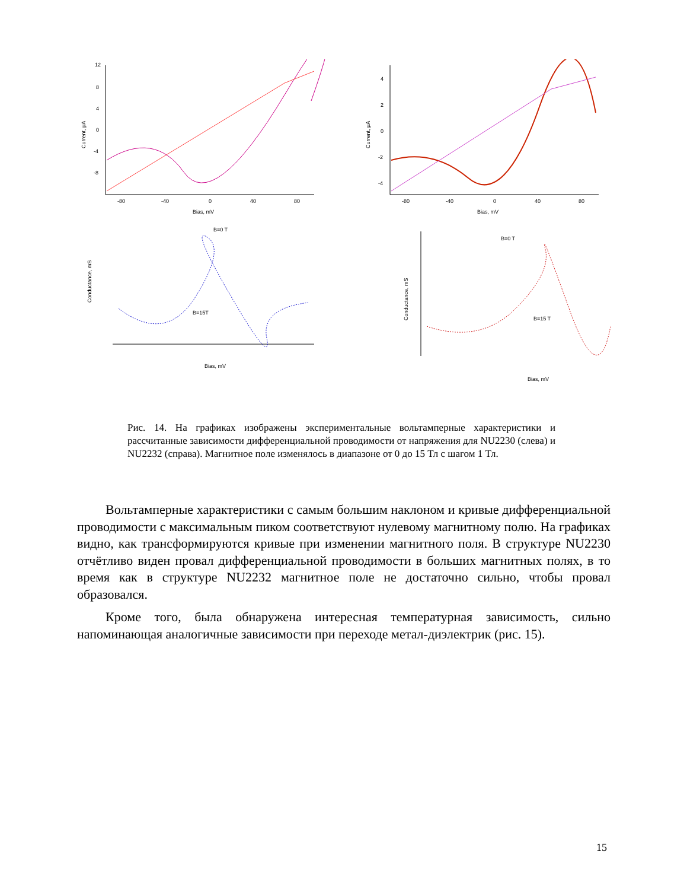12
8
4
0
-4
-8
-80
-40
0
40
80
Bias, mV
Current, μA
4
2
0
-2
-4
-80
-40
0
40
80
Bias, mV
Current, μA
B=0 T
B=15T
Bias, mV
Conductance, mS
B=0 T
B=15 T
Bias, mV
Conductance, mS
Рис. 14. На графиках изображены экспериментальные вольтамперные характеристики и рассчитанные зависимости дифференциальной проводимости от напряжения для NU2230 (слева) и NU2232 (справа). Магнитное поле изменялось в диапазоне от 0 до 15 Тл с шагом 1 Тл.
Вольтамперные характеристики с самым большим наклоном и кривые дифференциальной проводимости с максимальным пиком соответствуют нулевому магнитному полю. На графиках видно, как трансформируются кривые при изменении магнитного поля. В структуре NU2230 отчётливо виден провал дифференциальной проводимости в больших магнитных полях, в то время как в структуре NU2232 магнитное поле не достаточно сильно, чтобы провал образовался.
Кроме того, была обнаружена интересная температурная зависимость, сильно напоминающая аналогичные зависимости при переходе метал-диэлектрик (рис. 15).
15